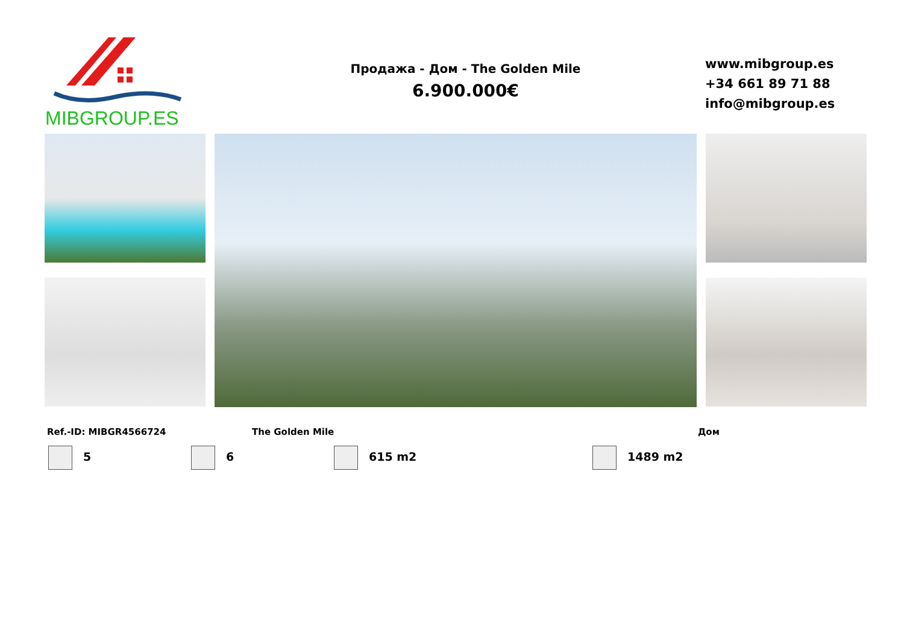MIBGROUP.ES
Продажа - Дом - The Golden Mile
6.900.000€
www.mibgroup.es
+34 661 89 71 88
info@mibgroup.es
Ref.-ID: MIBGR4566724 The Golden Mile Дом
5 6 615 m2 1489 m2